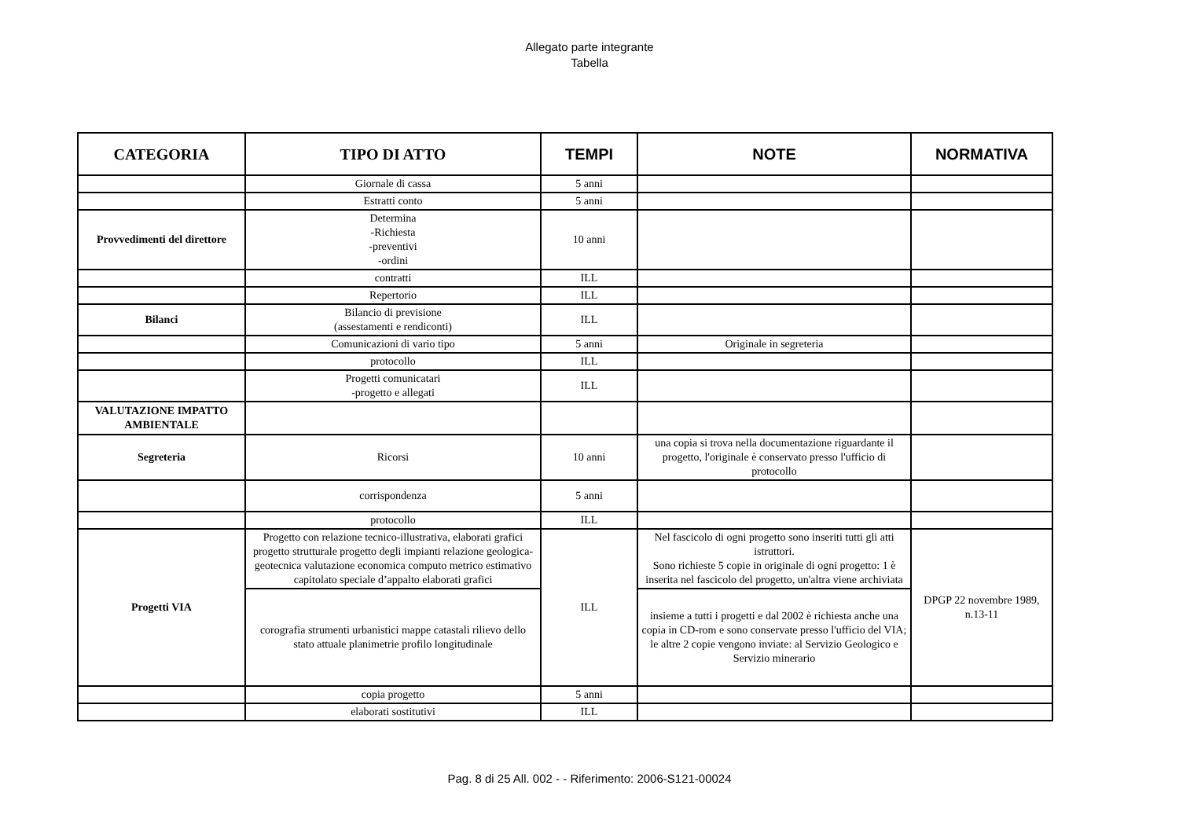Allegato parte integrante
Tabella
| CATEGORIA | TIPO DI ATTO | TEMPI | NOTE | NORMATIVA |
| --- | --- | --- | --- | --- |
| | Giornale di cassa | 5 anni | | |
| | Estratti conto | 5 anni | | |
| Provvedimenti del direttore | Determina -Richiesta -preventivi -ordini | 10 anni | | |
| | contratti | ILL | | |
| | Repertorio | ILL | | |
| Bilanci | Bilancio di previsione (assestamenti e rendiconti) | ILL | | |
| | Comunicazioni di vario tipo | 5 anni | Originale in segreteria | |
| | protocollo | ILL | | |
| | Progetti comunicatari -progetto e allegati | ILL | | |
| VALUTAZIONE IMPATTO AMBIENTALE | | | | |
| Segreteria | Ricorsi | 10 anni | una copia si trova nella documentazione riguardante il progetto, l'originale è conservato presso l'ufficio di protocollo | |
| | corrispondenza | 5 anni | | |
| | protocollo | ILL | | |
| Progetti VIA | Progetto con relazione tecnico-illustrativa, elaborati grafici progetto strutturale progetto degli impianti relazione geologica-geotecnica valutazione economica computo metrico estimativo capitolato speciale d’appalto elaborati grafici | ILL | Nel fascicolo di ogni progetto sono inseriti tutti gli atti istruttori. Sono richieste 5 copie in originale di ogni progetto: 1 è inserita nel fascicolo del progetto, un'altra viene archiviata | DPGP 22 novembre 1989, n.13-11 |
| | corografia strumenti urbanistici mappe catastali rilievo dello stato attuale planimetrie profilo longitudinale | | insieme a tutti i progetti e dal 2002 è richiesta anche una copia in CD-rom e sono conservate presso l'ufficio del VIA; le altre 2 copie vengono inviate: al Servizio Geologico e Servizio minerario | |
| | copia progetto | 5 anni | | |
| | elaborati sostitutivi | ILL | | |
Pag. 8 di 25 All. 002 - - Riferimento: 2006-S121-00024